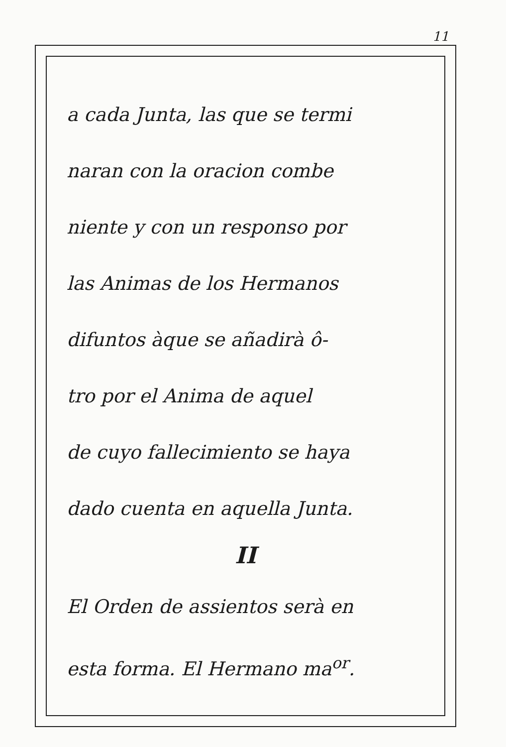11
a cada Junta, las que se termi
naran con la oracion combe
niente y con un responso por
las Animas de los Hermanos
difuntos àque se añadirà ô-
tro por el Anima de aquel
de cuyo fallecimiento se haya
dado cuenta en aquella Junta.
II
El Orden de assientos serà en
esta forma. El Hermano ma<sup>or</sup>.